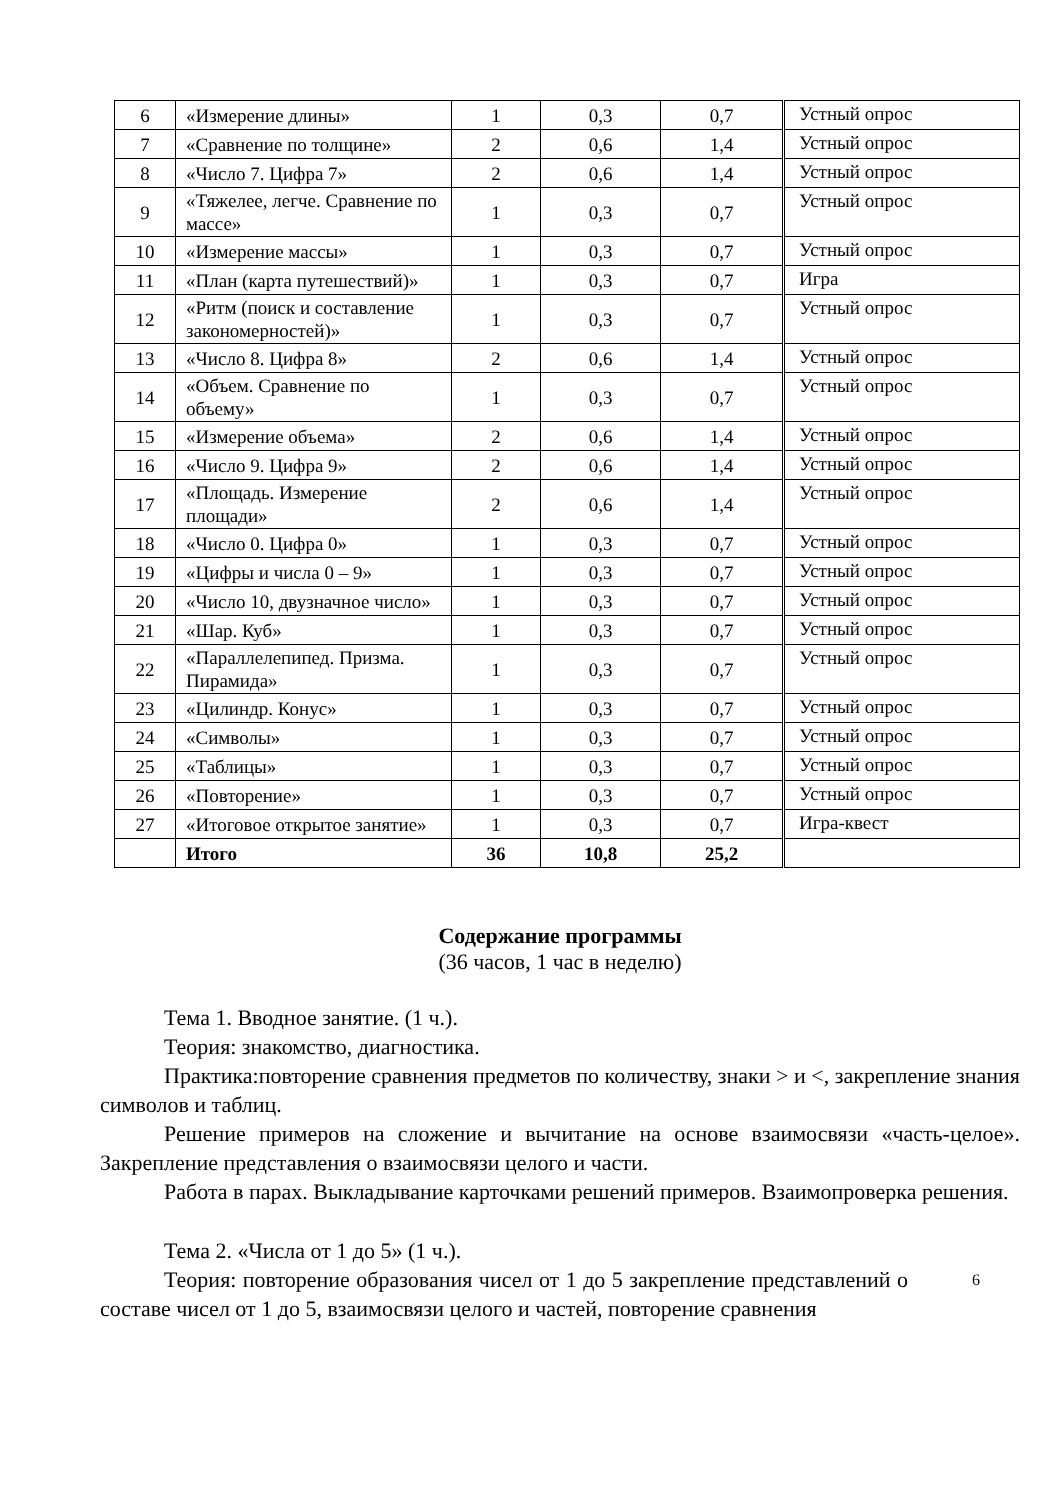| 6 | «Измерение длины» | 1 | 0,3 | 0,7 | Устный опрос |
| 7 | «Сравнение по толщине» | 2 | 0,6 | 1,4 | Устный опрос |
| 8 | «Число 7. Цифра 7» | 2 | 0,6 | 1,4 | Устный опрос |
| 9 | «Тяжелее, легче. Сравнение по массе» | 1 | 0,3 | 0,7 | Устный опрос |
| 10 | «Измерение массы» | 1 | 0,3 | 0,7 | Устный опрос |
| 11 | «План (карта путешествий)» | 1 | 0,3 | 0,7 | Игра |
| 12 | «Ритм (поиск и составление закономерностей)» | 1 | 0,3 | 0,7 | Устный опрос |
| 13 | «Число 8. Цифра 8» | 2 | 0,6 | 1,4 | Устный опрос |
| 14 | «Объем. Сравнение по объему» | 1 | 0,3 | 0,7 | Устный опрос |
| 15 | «Измерение объема» | 2 | 0,6 | 1,4 | Устный опрос |
| 16 | «Число 9. Цифра 9» | 2 | 0,6 | 1,4 | Устный опрос |
| 17 | «Площадь. Измерение площади» | 2 | 0,6 | 1,4 | Устный опрос |
| 18 | «Число 0. Цифра 0» | 1 | 0,3 | 0,7 | Устный опрос |
| 19 | «Цифры и числа 0 – 9» | 1 | 0,3 | 0,7 | Устный опрос |
| 20 | «Число 10, двузначное число» | 1 | 0,3 | 0,7 | Устный опрос |
| 21 | «Шар. Куб» | 1 | 0,3 | 0,7 | Устный опрос |
| 22 | «Параллелепипед. Призма. Пирамида» | 1 | 0,3 | 0,7 | Устный опрос |
| 23 | «Цилиндр. Конус» | 1 | 0,3 | 0,7 | Устный опрос |
| 24 | «Символы» | 1 | 0,3 | 0,7 | Устный опрос |
| 25 | «Таблицы» | 1 | 0,3 | 0,7 | Устный опрос |
| 26 | «Повторение» | 1 | 0,3 | 0,7 | Устный опрос |
| 27 | «Итоговое открытое занятие» | 1 | 0,3 | 0,7 | Игра-квест |
| | Итого | 36 | 10,8 | 25,2 | |
Содержание программы
(36 часов, 1 час в неделю)
Тема 1. Вводное занятие. (1 ч.).
Теория: знакомство, диагностика.
Практика:повторение сравнения предметов по количеству, знаки > и <, закрепление знания символов и таблиц.
Решение примеров на сложение и вычитание на основе взаимосвязи «часть-целое». Закрепление представления о взаимосвязи целого и части.
Работа в парах. Выкладывание карточками решений примеров. Взаимопроверка решения.
Тема 2. «Числа от 1 до 5» (1 ч.).
Теория: повторение образования чисел от 1 до 5 закрепление представлений 6 о составе чисел от 1 до 5, взаимосвязи целого и частей, повторение сравнения